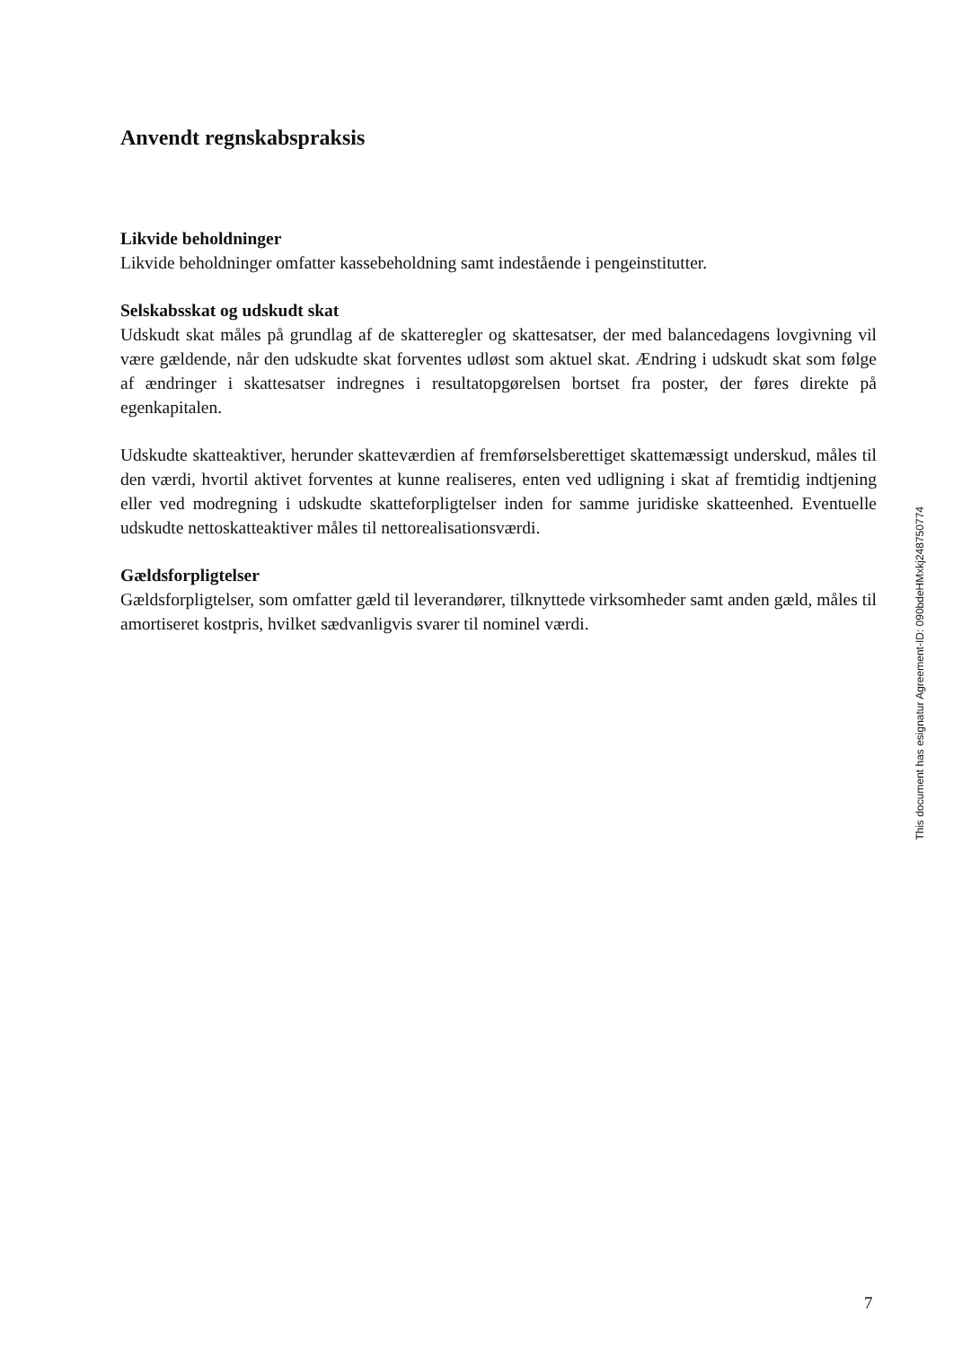Anvendt regnskabspraksis
Likvide beholdninger
Likvide beholdninger omfatter kassebeholdning samt indestående i pengeinstitutter.
Selskabsskat og udskudt skat
Udskudt skat måles på grundlag af de skatteregler og skattesatser, der med balancedagens lovgivning vil være gældende, når den udskudte skat forventes udløst som aktuel skat. Ændring i udskudt skat som følge af ændringer i skattesatser indregnes i resultatopgørelsen bortset fra poster, der føres direkte på egenkapitalen.
Udskudte skatteaktiver, herunder skatteværdien af fremførselsberettiget skattemæssigt underskud, måles til den værdi, hvortil aktivet forventes at kunne realiseres, enten ved udligning i skat af fremtidig indtjening eller ved modregning i udskudte skatteforpligtelser inden for samme juridiske skatteenhed. Eventuelle udskudte nettoskatteaktiver måles til nettorealisationsværdi.
Gældsforpligtelser
Gældsforpligtelser, som omfatter gæld til leverandører, tilknyttede virksomheder samt anden gæld, måles til amortiseret kostpris, hvilket sædvanligvis svarer til nominel værdi.
This document has esignatur Agreement-ID: 090bdeHMxkj248750774
7